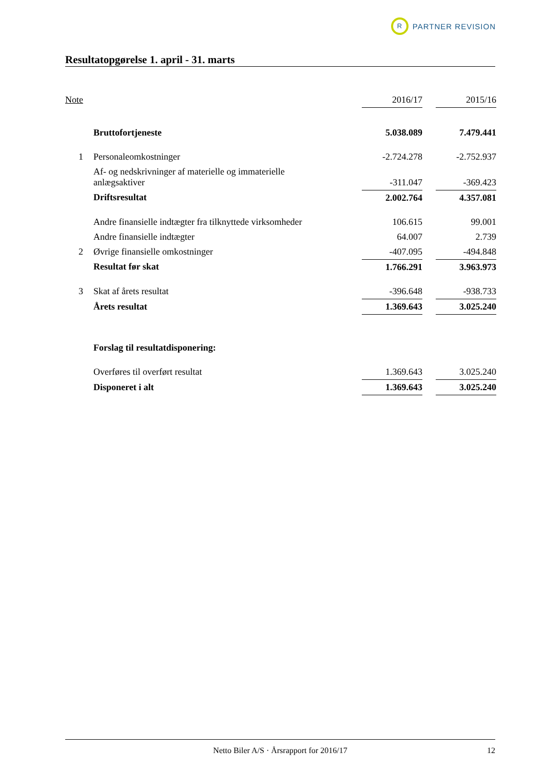R
PARTNER REVISION
Resultatopgørelse 1. april - 31. marts
| Note | | 2016/17 | | 2015/16 |
| --- | --- | --- | --- | --- |
| | Bruttofortjeneste | 5.038.089 | | 7.479.441 |
| 1 | Personaleomkostninger | -2.724.278 | | -2.752.937 |
| | Af- og nedskrivninger af materielle og immaterielle anlægsaktiver | -311.047 | | -369.423 |
| | Driftsresultat | 2.002.764 | | 4.357.081 |
| | Andre finansielle indtægter fra tilknyttede virksomheder | 106.615 | | 99.001 |
| | Andre finansielle indtægter | 64.007 | | 2.739 |
| 2 | Øvrige finansielle omkostninger | -407.095 | | -494.848 |
| | Resultat før skat | 1.766.291 | | 3.963.973 |
| 3 | Skat af årets resultat | -396.648 | | -938.733 |
| | Årets resultat | 1.369.643 | | 3.025.240 |
| | Forslag til resultatdisponering: | | | |
| | Overføres til overført resultat | 1.369.643 | | 3.025.240 |
| | Disponeret i alt | 1.369.643 | | 3.025.240 |
Netto Biler A/S · Årsrapport for 2016/17 12